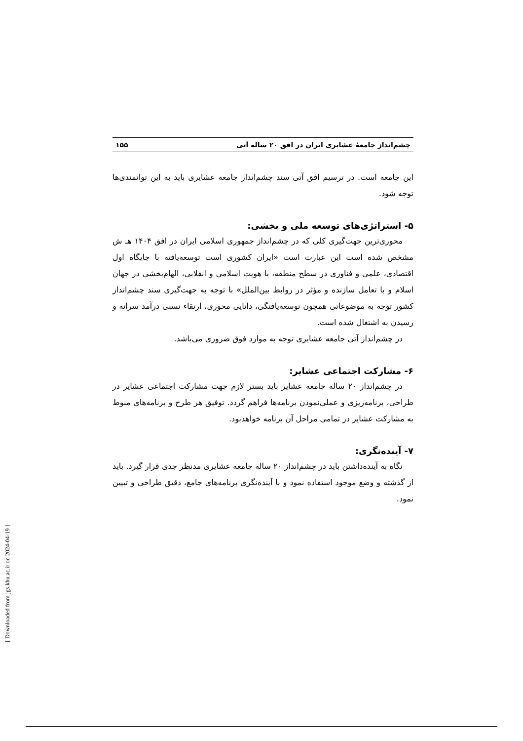چشم‌انداز جامعهٔ عشایری ایران در افق ۲۰ ساله آتی ۱۵۵
این جامعه است. در ترسیم افق آتی سند چشم‌انداز جامعه عشایری باید به این توانمندی‌ها توجه شود.
۵- استراتژی‌های توسعه ملی و بخشی:
محوری‌ترین جهت‌گیری کلی که در چشم‌انداز جمهوری اسلامی ایران در افق ۱۴۰۴ هـ ش مشخص شده است این عبارت است «ایران کشوری است توسعه‌یافته با جایگاه اول اقتصادی، علمی و فناوری در سطح منطقه، با هویت اسلامی و انقلابی، الهام‌بخشی در جهان اسلام و با تعامل سازنده و مؤثر در روابط بین‌الملل» با توجه به جهت‌گیری سند چشم‌انداز کشور توجه به موضوعاتی همچون توسعه‌یافتگی، دانایی محوری، ارتقاء نسبی درآمد سرانه و رسیدن به اشتغال شده است.
در چشم‌انداز آتی جامعه عشایری توجه به موارد فوق ضروری می‌باشد.
۶- مشارکت اجتماعی عشایر:
در چشم‌انداز ۲۰ ساله جامعه عشایر باید بستر لازم جهت مشارکت اجتماعی عشایر در طراحی، برنامه‌ریزی و عملی‌نمودن برنامه‌ها فراهم گردد. توفیق هر طرح و برنامه‌های منوط به مشارکت عشایر در تمامی مراحل آن برنامه خواهدبود.
۷- آینده‌نگری:
نگاه به آینده‌داشتن باید در چشم‌انداز ۲۰ ساله جامعه عشایری مدنظر جدی قرار گیرد. باید از گذشته و وضع موجود استفاده نمود و با آینده‌نگری برنامه‌های جامع، دقیق طراحی و تبیین نمود.
[ Downloaded from jgs.khu.ac.ir on 2024-04-19 ]